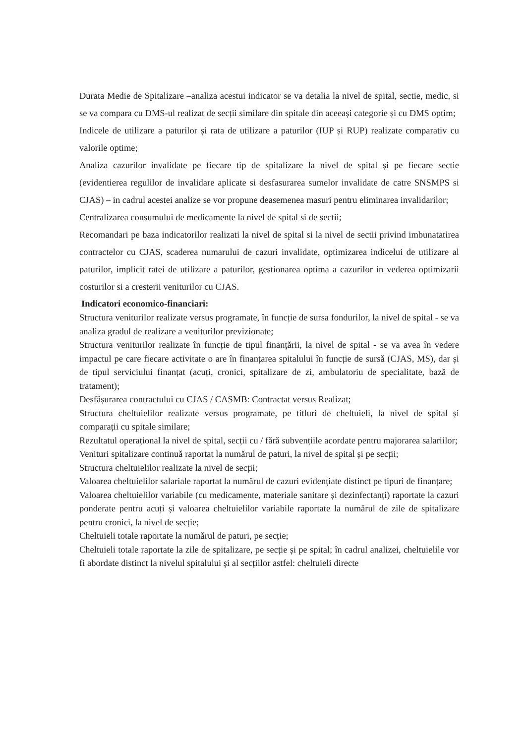Durata Medie de Spitalizare –analiza acestui indicator se va detalia la nivel de spital, sectie, medic, si se va compara cu DMS-ul realizat de secții similare din spitale din aceeași categorie și cu DMS optim;
Indicele de utilizare a paturilor și rata de utilizare a paturilor (IUP și RUP) realizate comparativ cu valorile optime;
Analiza cazurilor invalidate pe fiecare tip de spitalizare la nivel de spital și pe fiecare sectie (evidentierea regulilor de invalidare aplicate si desfasurarea sumelor invalidate de catre SNSMPS si CJAS) – in cadrul acestei analize se vor propune deasemenea masuri pentru eliminarea invalidarilor;
Centralizarea consumului de medicamente la nivel de spital si de sectii;
Recomandari pe baza indicatorilor realizati la nivel de spital si la nivel de sectii privind imbunatatirea contractelor cu CJAS, scaderea numarului de cazuri invalidate, optimizarea indicelui de utilizare al paturilor, implicit ratei de utilizare a paturilor, gestionarea optima a cazurilor in vederea optimizarii costurilor si a cresterii veniturilor cu CJAS.
Indicatori economico-financiari:
Structura veniturilor realizate versus programate, în funcție de sursa fondurilor, la nivel de spital - se va analiza gradul de realizare a veniturilor previzionate;
Structura veniturilor realizate în funcție de tipul finanțării, la nivel de spital - se va avea în vedere impactul pe care fiecare activitate o are în finanțarea spitalului în funcție de sursă (CJAS, MS), dar și de tipul serviciului finanțat (acuți, cronici, spitalizare de zi, ambulatoriu de specialitate, bază de tratament);
Desfășurarea contractului cu CJAS / CASMB: Contractat versus Realizat;
Structura cheltuielilor realizate versus programate, pe titluri de cheltuieli, la nivel de spital și comparații cu spitale similare;
Rezultatul operațional la nivel de spital, secții cu / fără subvențiile acordate pentru majorarea salariilor;
Venituri spitalizare continuă raportat la numărul de paturi, la nivel de spital și pe secții;
Structura cheltuielilor realizate la nivel de secții;
Valoarea cheltuielilor salariale raportat la numărul de cazuri evidențiate distinct pe tipuri de finanțare;
Valoarea cheltuielilor variabile (cu medicamente, materiale sanitare și dezinfectanți) raportate la cazuri ponderate pentru acuți și valoarea cheltuielilor variabile raportate la numărul de zile de spitalizare pentru cronici, la nivel de secție;
Cheltuieli totale raportate la numărul de paturi, pe secție;
Cheltuieli totale raportate la zile de spitalizare, pe secție și pe spital; în cadrul analizei, cheltuielile vor fi abordate distinct la nivelul spitalului și al secțiilor astfel: cheltuieli directe